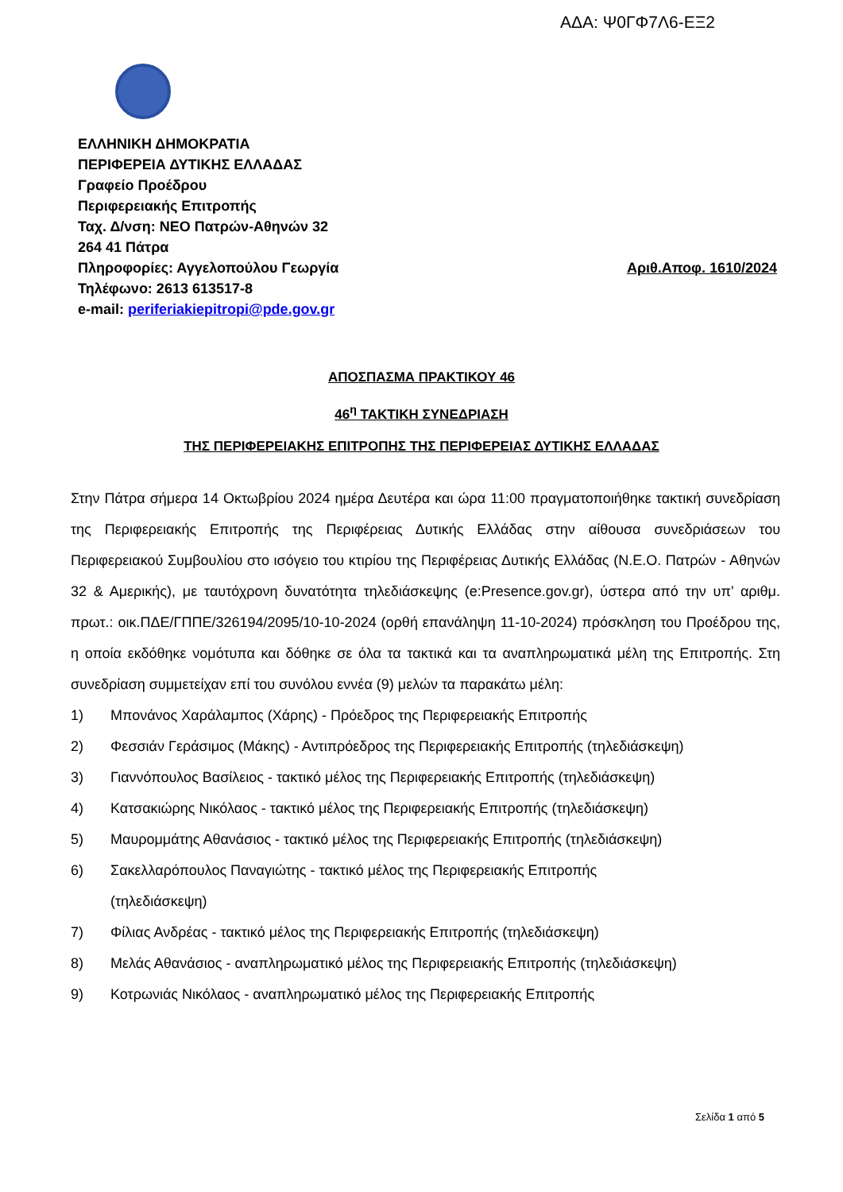ΑΔΑ: Ψ0ΓΦ7Λ6-ΕΞ2
ΕΛΛΗΝΙΚΗ ΔΗΜΟΚΡΑΤΙΑ
ΠΕΡΙΦΕΡΕΙΑ ΔΥΤΙΚΗΣ ΕΛΛΑΔΑΣ
Γραφείο Προέδρου
Περιφερειακής Επιτροπής
Ταχ. Δ/νση: ΝΕΟ Πατρών-Αθηνών 32
264 41 Πάτρα
Πληροφορίες: Αγγελοπούλου Γεωργία Αριθ.Αποφ. 1610/2024
Τηλέφωνο: 2613 613517-8
e-mail: periferiakiepitropi@pde.gov.gr
ΑΠΟΣΠΑΣΜΑ ΠΡΑΚΤΙΚΟΥ 46
46<sup>η</sup> ΤΑΚΤΙΚΗ ΣΥΝΕΔΡΙΑΣΗ
ΤΗΣ ΠΕΡΙΦΕΡΕΙΑΚΗΣ ΕΠΙΤΡΟΠΗΣ ΤΗΣ ΠΕΡΙΦΕΡΕΙΑΣ ΔΥΤΙΚΗΣ ΕΛΛΑΔΑΣ
Στην Πάτρα σήμερα 14 Οκτωβρίου 2024 ημέρα Δευτέρα και ώρα 11:00 πραγματοποιήθηκε τακτική συνεδρίαση της Περιφερειακής Επιτροπής της Περιφέρειας Δυτικής Ελλάδας στην αίθουσα συνεδριάσεων του Περιφερειακού Συμβουλίου στο ισόγειο του κτιρίου της Περιφέρειας Δυτικής Ελλάδας (Ν.Ε.Ο. Πατρών - Αθηνών 32 & Αμερικής), με ταυτόχρονη δυνατότητα τηλεδιάσκεψης (e:Presence.gov.gr), ύστερα από την υπ’ αριθμ. πρωτ.: οικ.ΠΔΕ/ΓΠΠΕ/326194/2095/10-10-2024 (ορθή επανάληψη 11-10-2024) πρόσκληση του Προέδρου της, η οποία εκδόθηκε νομότυπα και δόθηκε σε όλα τα τακτικά και τα αναπληρωματικά μέλη της Επιτροπής. Στη συνεδρίαση συμμετείχαν επί του συνόλου εννέα (9) μελών τα παρακάτω μέλη:
1) Μπονάνος Χαράλαμπος (Χάρης) - Πρόεδρος της Περιφερειακής Επιτροπής
2) Φεσσιάν Γεράσιμος (Μάκης) - Αντιπρόεδρος της Περιφερειακής Επιτροπής (τηλεδιάσκεψη)
3) Γιαννόπουλος Βασίλειος - τακτικό μέλος της Περιφερειακής Επιτροπής (τηλεδιάσκεψη)
4) Κατσακιώρης Νικόλαος - τακτικό μέλος της Περιφερειακής Επιτροπής (τηλεδιάσκεψη)
5) Μαυρομμάτης Αθανάσιος - τακτικό μέλος της Περιφερειακής Επιτροπής (τηλεδιάσκεψη)
6) Σακελλαρόπουλος Παναγιώτης - τακτικό μέλος της Περιφερειακής Επιτροπής
(τηλεδιάσκεψη)
7) Φίλιας Ανδρέας - τακτικό μέλος της Περιφερειακής Επιτροπής (τηλεδιάσκεψη)
8) Μελάς Αθανάσιος - αναπληρωματικό μέλος της Περιφερειακής Επιτροπής (τηλεδιάσκεψη)
9) Κοτρωνιάς Νικόλαος - αναπληρωματικό μέλος της Περιφερειακής Επιτροπής
Σελίδα 1 από 5